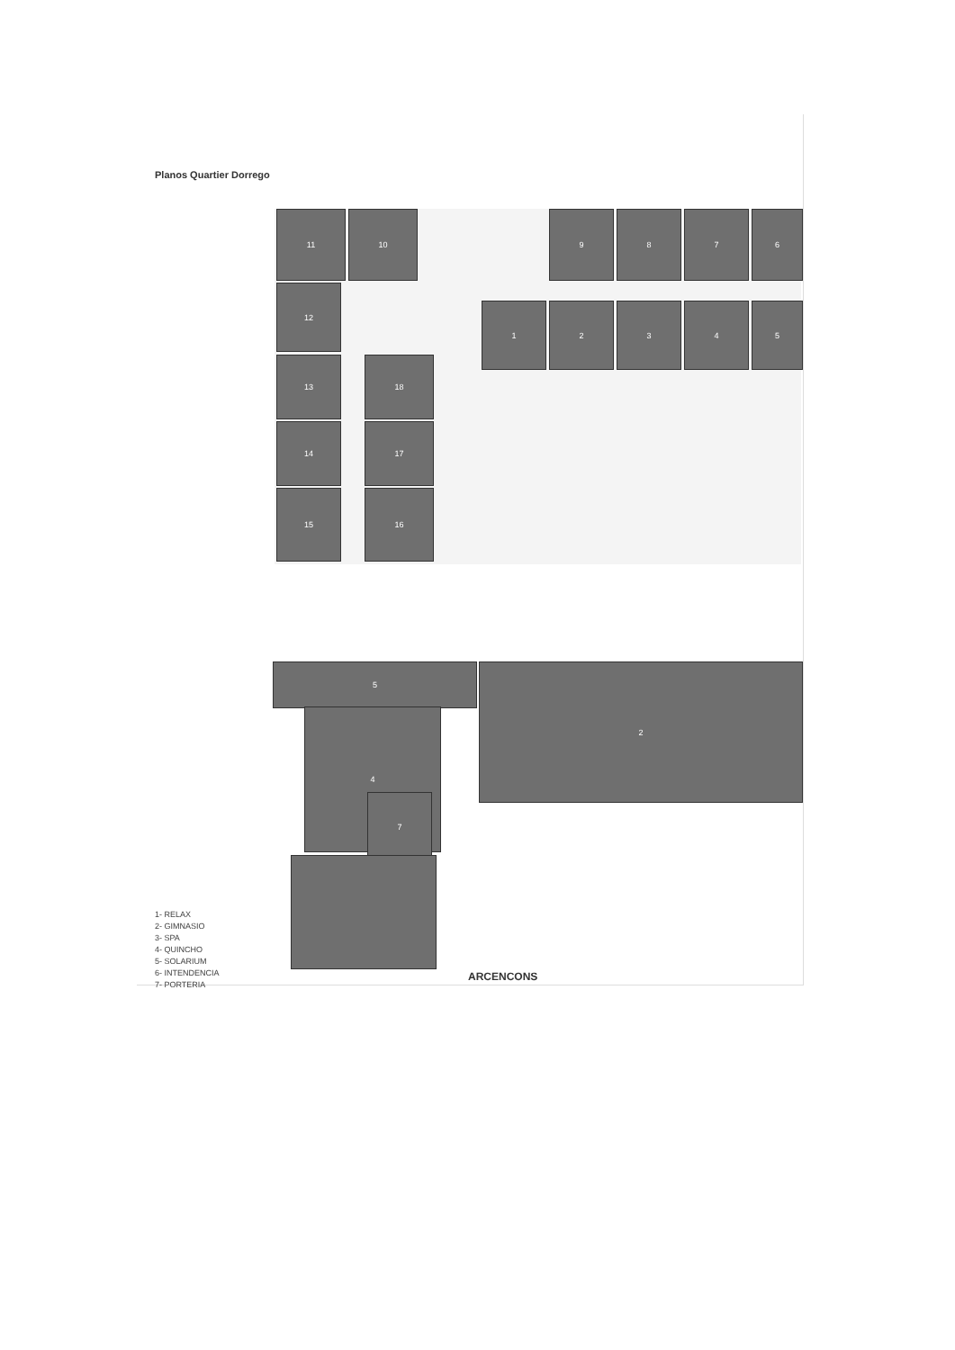Planos Quartier Dorrego
11 10 9 8 7 6
12
1 2 3 4 5
13 18
14 17
15 16
5 2
4
7
1- RELAX
2- GIMNASIO
3- SPA
4- QUINCHO
5- SOLARIUM
6- INTENDENCIA
7- PORTERIA
ARCENCONS